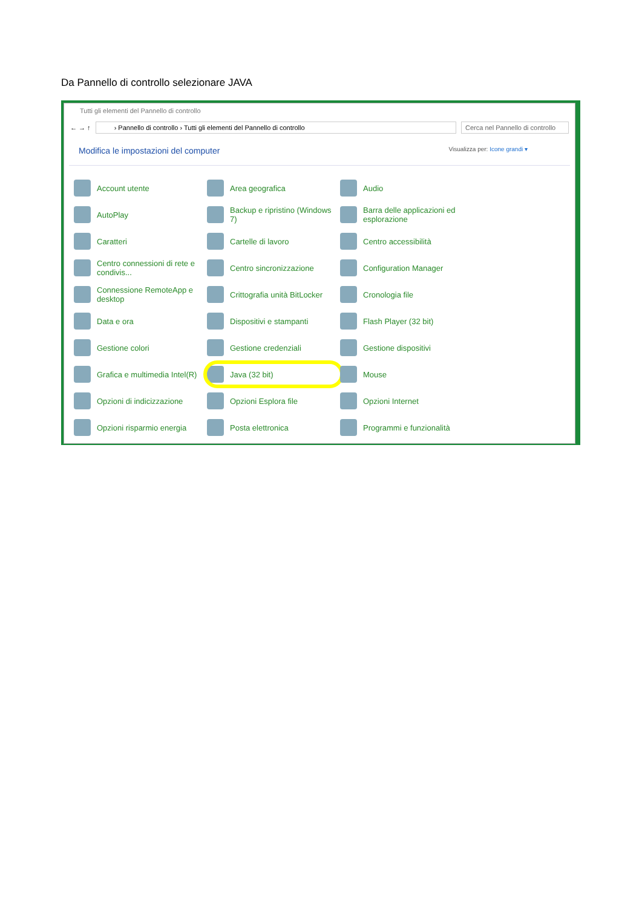Da Pannello di controllo selezionare JAVA
Tutti gli elementi del Pannello di controllo
← → ↑
› Pannello di controllo › Tutti gli elementi del Pannello di controllo
Cerca nel Pannello di controllo
Modifica le impostazioni del computer
Visualizza per: Icone grandi ▾
Account utente
Area geografica
Audio
AutoPlay
Backup e ripristino (Windows 7)
Barra delle applicazioni ed esplorazione
Caratteri
Cartelle di lavoro
Centro accessibilità
Centro connessioni di rete e condivis...
Centro sincronizzazione
Configuration Manager
Connessione RemoteApp e desktop
Crittografia unità BitLocker
Cronologia file
Data e ora
Dispositivi e stampanti
Flash Player (32 bit)
Gestione colori
Gestione credenziali
Gestione dispositivi
Grafica e multimedia Intel(R)
Java (32 bit)
Mouse
Opzioni di indicizzazione
Opzioni Esplora file
Opzioni Internet
Opzioni risparmio energia
Posta elettronica
Programmi e funzionalità